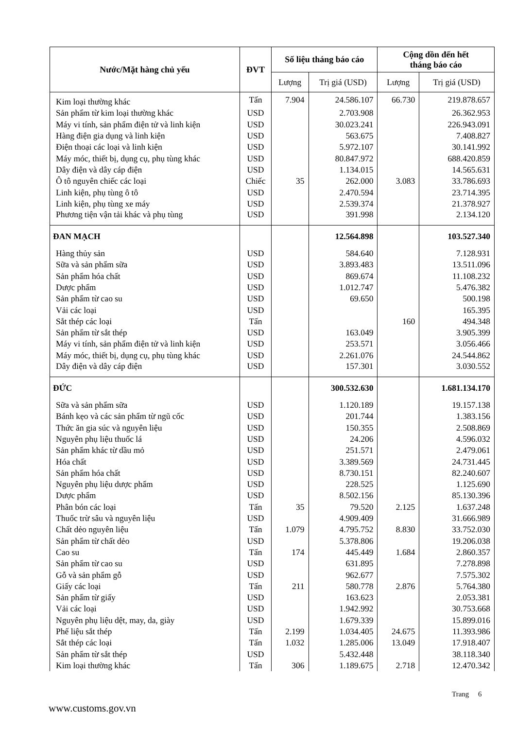| Nước/Mặt hàng chủ yếu | ĐVT | Số liệu tháng báo cáo | | Cộng dồn đến hết tháng báo cáo | |
| --- | --- | --- | --- | --- | --- |
| | | Lượng | Trị giá (USD) | Lượng | Trị giá (USD) |
| Kim loại thường khác | Tấn | 7.904 | 24.586.107 | 66.730 | 219.878.657 |
| Sản phẩm từ kim loại thường khác | USD | | 2.703.908 | | 26.362.953 |
| Máy vi tính, sản phẩm điện tử và linh kiện | USD | | 30.023.241 | | 226.943.091 |
| Hàng điện gia dụng và linh kiện | USD | | 563.675 | | 7.408.827 |
| Điện thoại các loại và linh kiện | USD | | 5.972.107 | | 30.141.992 |
| Máy móc, thiết bị, dụng cụ, phụ tùng khác | USD | | 80.847.972 | | 688.420.859 |
| Dây điện và dây cáp điện | USD | | 1.134.015 | | 14.565.631 |
| Ô tô nguyên chiếc các loại | Chiếc | 35 | 262.000 | 3.083 | 33.786.693 |
| Linh kiện, phụ tùng ô tô | USD | | 2.470.594 | | 23.714.395 |
| Linh kiện, phụ tùng xe máy | USD | | 2.539.374 | | 21.378.927 |
| Phương tiện vận tải khác và phụ tùng | USD | | 391.998 | | 2.134.120 |
| ĐAN MẠCH | | | 12.564.898 | | 103.527.340 |
| Hàng thủy sản | USD | | 584.640 | | 7.128.931 |
| Sữa và sản phẩm sữa | USD | | 3.893.483 | | 13.511.096 |
| Sản phẩm hóa chất | USD | | 869.674 | | 11.108.232 |
| Dược phẩm | USD | | 1.012.747 | | 5.476.382 |
| Sản phẩm từ cao su | USD | | 69.650 | | 500.198 |
| Vải các loại | USD | | | | 165.395 |
| Sắt thép các loại | Tấn | | | 160 | 494.348 |
| Sản phẩm từ sắt thép | USD | | 163.049 | | 3.905.399 |
| Máy vi tính, sản phẩm điện tử và linh kiện | USD | | 253.571 | | 3.056.466 |
| Máy móc, thiết bị, dụng cụ, phụ tùng khác | USD | | 2.261.076 | | 24.544.862 |
| Dây điện và dây cáp điện | USD | | 157.301 | | 3.030.552 |
| ĐỨC | | | 300.532.630 | | 1.681.134.170 |
| Sữa và sản phẩm sữa | USD | | 1.120.189 | | 19.157.138 |
| Bánh kẹo và các sản phẩm từ ngũ cốc | USD | | 201.744 | | 1.383.156 |
| Thức ăn gia súc và nguyên liệu | USD | | 150.355 | | 2.508.869 |
| Nguyên phụ liệu thuốc lá | USD | | 24.206 | | 4.596.032 |
| Sản phẩm khác từ dầu mỏ | USD | | 251.571 | | 2.479.061 |
| Hóa chất | USD | | 3.389.569 | | 24.731.445 |
| Sản phẩm hóa chất | USD | | 8.730.151 | | 82.240.607 |
| Nguyên phụ liệu dược phẩm | USD | | 228.525 | | 1.125.690 |
| Dược phẩm | USD | | 8.502.156 | | 85.130.396 |
| Phân bón các loại | Tấn | 35 | 79.520 | 2.125 | 1.637.248 |
| Thuốc trừ sâu và nguyên liệu | USD | | 4.909.409 | | 31.666.989 |
| Chất dẻo nguyên liệu | Tấn | 1.079 | 4.795.752 | 8.830 | 33.752.030 |
| Sản phẩm từ chất dẻo | USD | | 5.378.806 | | 19.206.038 |
| Cao su | Tấn | 174 | 445.449 | 1.684 | 2.860.357 |
| Sản phẩm từ cao su | USD | | 631.895 | | 7.278.898 |
| Gỗ và sản phẩm gỗ | USD | | 962.677 | | 7.575.302 |
| Giấy các loại | Tấn | 211 | 580.778 | 2.876 | 5.764.380 |
| Sản phẩm từ giấy | USD | | 163.623 | | 2.053.381 |
| Vải các loại | USD | | 1.942.992 | | 30.753.668 |
| Nguyên phụ liệu dệt, may, da, giày | USD | | 1.679.339 | | 15.899.016 |
| Phế liệu sắt thép | Tấn | 2.199 | 1.034.405 | 24.675 | 11.393.986 |
| Sắt thép các loại | Tấn | 1.032 | 1.285.006 | 13.049 | 17.918.407 |
| Sản phẩm từ sắt thép | USD | | 5.432.448 | | 38.118.340 |
| Kim loại thường khác | Tấn | 306 | 1.189.675 | 2.718 | 12.470.342 |
Trang 6
www.customs.gov.vn